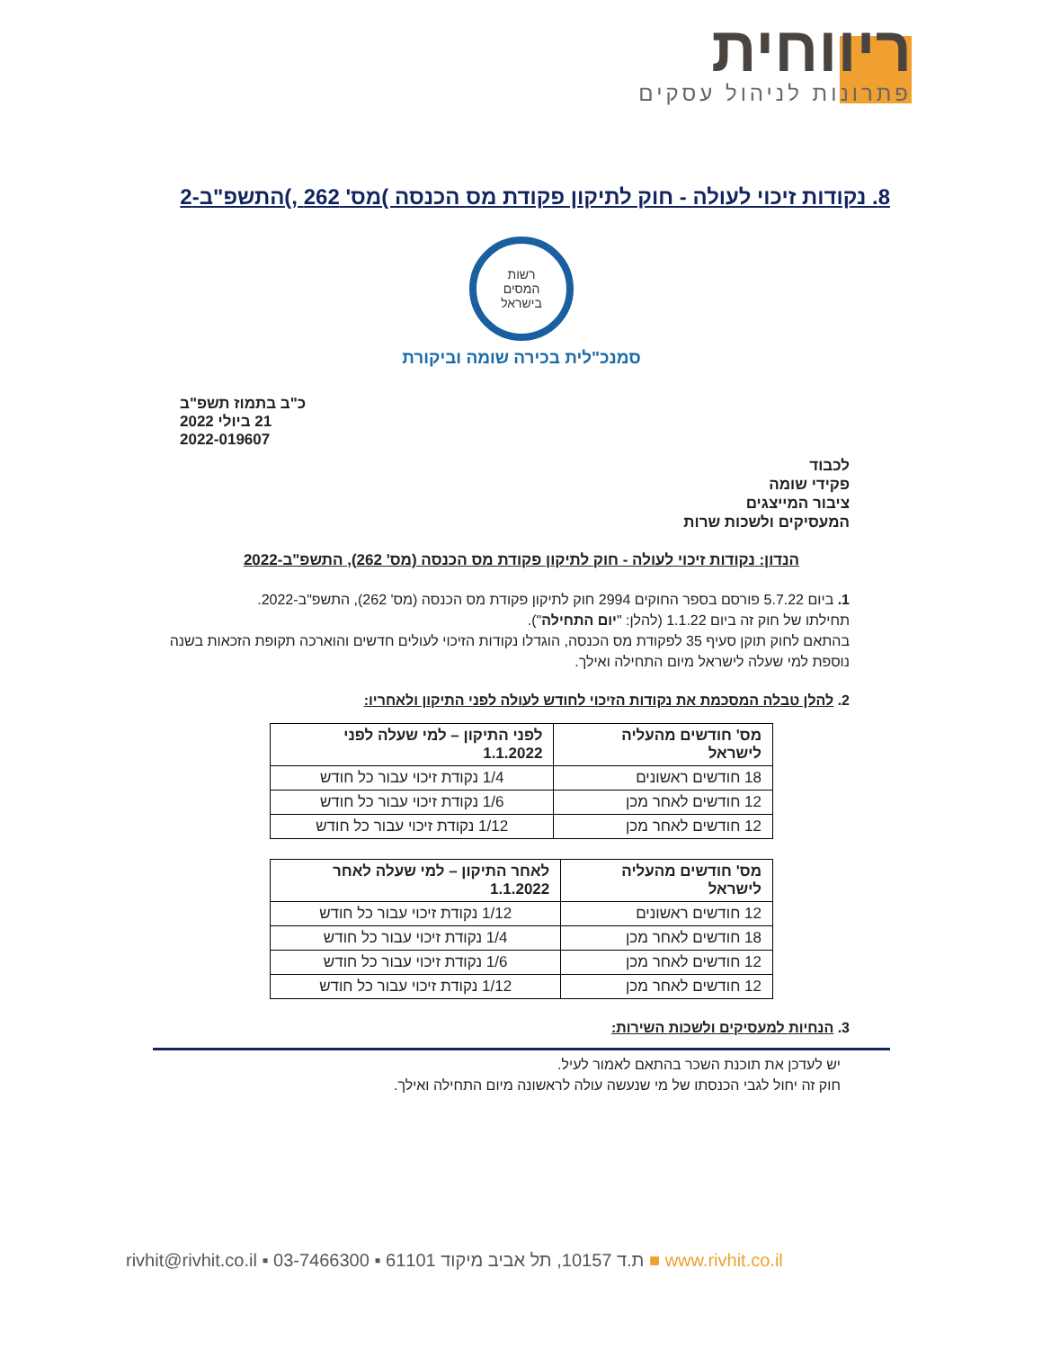ריווחית
פתרונות לניהול עסקים
8. נקודות זיכוי לעולה - חוק לתיקון פקודת מס הכנסה )מס' 262 ,)התשפ"ב-2
רשות
המסים
בישראל
סמנכ"לית בכירה שומה וביקורת
כ"ב בתמוז תשפ"ב
21 ביולי 2022
2022-019607
לכבוד
פקידי שומה
ציבור המייצגים
המעסיקים ולשכות שרות
הנדון: נקודות זיכוי לעולה - חוק לתיקון פקודת מס הכנסה (מס' 262), התשפ"ב-2022
1. ביום 5.7.22 פורסם בספר החוקים 2994 חוק לתיקון פקודת מס הכנסה (מס' 262), התשפ"ב-2022.
תחילתו של חוק זה ביום 1.1.22 (להלן: "יום התחילה").
בהתאם לחוק תוקן סעיף 35 לפקודת מס הכנסה, הוגדלו נקודות הזיכוי לעולים חדשים והוארכה תקופת הזכאות בשנה נוספת למי שעלה לישראל מיום התחילה ואילך.
2. להלן טבלה המסכמת את נקודות הזיכוי לחודש לעולה לפני התיקון ולאחריו:
| מס' חודשים מהעליה לישראל | לפני התיקון – למי שעלה לפני 1.1.2022 |
| --- | --- |
| 18 חודשים ראשונים | 1/4 נקודת זיכוי עבור כל חודש |
| 12 חודשים לאחר מכן | 1/6 נקודת זיכוי עבור כל חודש |
| 12 חודשים לאחר מכן | 1/12 נקודת זיכוי עבור כל חודש |
| מס' חודשים מהעליה לישראל | לאחר התיקון – למי שעלה לאחר 1.1.2022 |
| --- | --- |
| 12 חודשים ראשונים | 1/12 נקודת זיכוי עבור כל חודש |
| 18 חודשים לאחר מכן | 1/4 נקודת זיכוי עבור כל חודש |
| 12 חודשים לאחר מכן | 1/6 נקודת זיכוי עבור כל חודש |
| 12 חודשים לאחר מכן | 1/12 נקודת זיכוי עבור כל חודש |
3. הנחיות למעסיקים ולשכות השירות:
יש לעדכן את תוכנת השכר בהתאם לאמור לעיל.
חוק זה יחול לגבי הכנסתו של מי שנעשה עולה לראשונה מיום התחילה ואילך.
rivhit@rivhit.co.il ▪ ת.ד 10157, תל אביב מיקוד 61101 ▪ 03-7466300 ■ www.rivhit.co.il